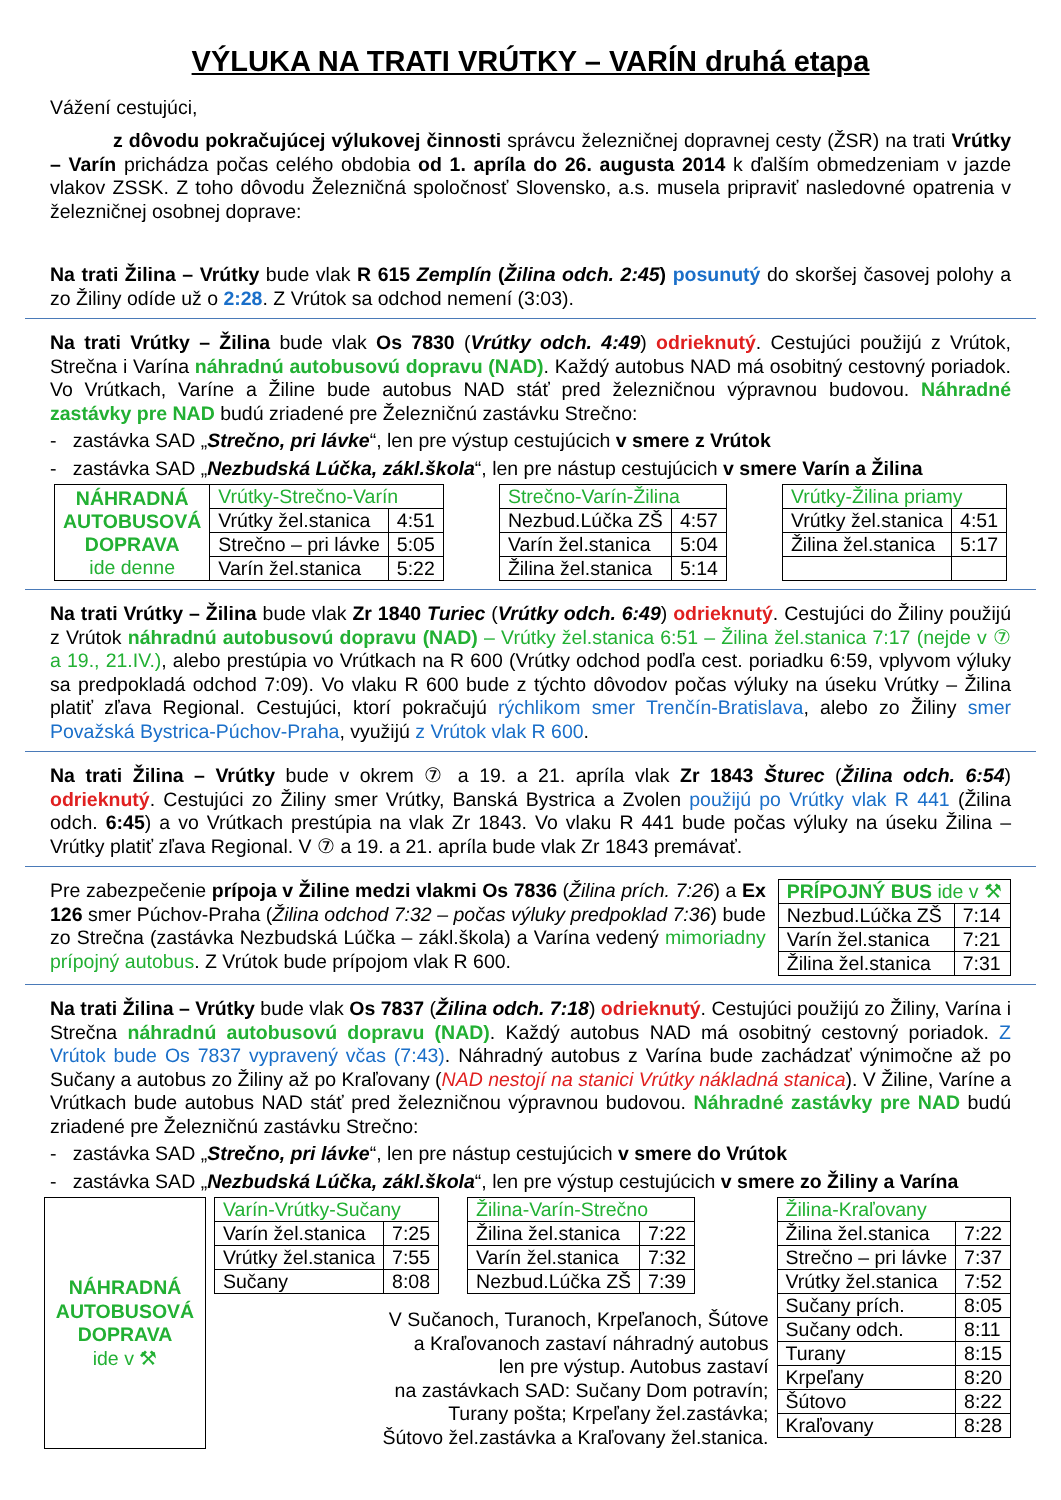VÝLUKA NA TRATI VRÚTKY – VARÍN druhá etapa
Vážení cestujúci,
z dôvodu pokračujúcej výlukovej činnosti správcu železničnej dopravnej cesty (ŽSR) na trati Vrútky – Varín prichádza počas celého obdobia od 1. apríla do 26. augusta 2014 k ďalším obmedzeniam v jazde vlakov ZSSK. Z toho dôvodu Železničná spoločnosť Slovensko, a.s. musela pripraviť nasledovné opatrenia v železničnej osobnej doprave:
Na trati Žilina – Vrútky bude vlak R 615 Zemplín (Žilina odch. 2:45) posunutý do skoršej časovej polohy a zo Žiliny odíde už o 2:28. Z Vrútok sa odchod nemení (3:03).
Na trati Vrútky – Žilina bude vlak Os 7830 (Vrútky odch. 4:49) odrieknutý. Cestujúci použijú z Vrútok, Strečna i Varína náhradnú autobusovú dopravu (NAD). Každý autobus NAD má osobitný cestovný poriadok. Vo Vrútkach, Varíne a Žiline bude autobus NAD stáť pred železničnou výpravnou budovou. Náhradné zastávky pre NAD budú zriadené pre Železničnú zastávku Strečno:
- zastávka SAD „Strečno, pri lávke“, len pre výstup cestujúcich v smere z Vrútok
- zastávka SAD „Nezbudská Lúčka, zákl.škola“, len pre nástup cestujúcich v smere Varín a Žilina
| NÁHRADNÁ AUTOBUSOVÁ DOPRAVA ide denne | Vrútky-Strečno-Varín | |
| | Vrútky žel.stanica | 4:51 |
| | Strečno – pri lávke | 5:05 |
| | Varín žel.stanica | 5:22 |
| Strečno-Varín-Žilina | |
| Nezbud.Lúčka ZŠ | 4:57 |
| Varín žel.stanica | 5:04 |
| Žilina žel.stanica | 5:14 |
| Vrútky-Žilina priamy | |
| Vrútky žel.stanica | 4:51 |
| Žilina žel.stanica | 5:17 |
Na trati Vrútky – Žilina bude vlak Zr 1840 Turiec (Vrútky odch. 6:49) odrieknutý. Cestujúci do Žiliny použijú z Vrútok náhradnú autobusovú dopravu (NAD) – Vrútky žel.stanica 6:51 – Žilina žel.stanica 7:17 (nejde v ⑦ a 19., 21.IV.), alebo prestúpia vo Vrútkach na R 600 (Vrútky odchod podľa cest. poriadku 6:59, vplyvom výluky sa predpokladá odchod 7:09). Vo vlaku R 600 bude z týchto dôvodov počas výluky na úseku Vrútky – Žilina platiť zľava Regional. Cestujúci, ktorí pokračujú rýchlikom smer Trenčín-Bratislava, alebo zo Žiliny smer Považská Bystrica-Púchov-Praha, využijú z Vrútok vlak R 600.
Na trati Žilina – Vrútky bude v okrem ⑦ a 19. a 21. apríla vlak Zr 1843 Šturec (Žilina odch. 6:54) odrieknutý. Cestujúci zo Žiliny smer Vrútky, Banská Bystrica a Zvolen použijú po Vrútky vlak R 441 (Žilina odch. 6:45) a vo Vrútkach prestúpia na vlak Zr 1843. Vo vlaku R 441 bude počas výluky na úseku Žilina – Vrútky platiť zľava Regional. V ⑦ a 19. a 21. apríla bude vlak Zr 1843 premávať.
Pre zabezpečenie prípoja v Žiline medzi vlakmi Os 7836 (Žilina prích. 7:26) a Ex 126 smer Púchov-Praha (Žilina odchod 7:32 – počas výluky predpoklad 7:36) bude zo Strečna (zastávka Nezbudská Lúčka – zákl.škola) a Varína vedený mimoriadny prípojný autobus. Z Vrútok bude prípojom vlak R 600.
| PRÍPOJNÝ BUS ide v ⚒ | |
| Nezbud.Lúčka ZŠ | 7:14 |
| Varín žel.stanica | 7:21 |
| Žilina žel.stanica | 7:31 |
Na trati Žilina – Vrútky bude vlak Os 7837 (Žilina odch. 7:18) odrieknutý. Cestujúci použijú zo Žiliny, Varína i Strečna náhradnú autobusovú dopravu (NAD). Každý autobus NAD má osobitný cestovný poriadok. Z Vrútok bude Os 7837 vypravený včas (7:43). Náhradný autobus z Varína bude zachádzať výnimočne až po Sučany a autobus zo Žiliny až po Kraľovany (NAD nestojí na stanici Vrútky nákladná stanica). V Žiline, Varíne a Vrútkach bude autobus NAD stáť pred železničnou výpravnou budovou. Náhradné zastávky pre NAD budú zriadené pre Železničnú zastávku Strečno:
- zastávka SAD „Strečno, pri lávke“, len pre nástup cestujúcich v smere do Vrútok
- zastávka SAD „Nezbudská Lúčka, zákl.škola“, len pre výstup cestujúcich v smere zo Žiliny a Varína
NÁHRADNÁ
AUTOBUSOVÁ
DOPRAVA
ide v ⚒
| Varín-Vrútky-Sučany | |
| Varín žel.stanica | 7:25 |
| Vrútky žel.stanica | 7:55 |
| Sučany | 8:08 |
| Žilina-Varín-Strečno | |
| Žilina žel.stanica | 7:22 |
| Varín žel.stanica | 7:32 |
| Nezbud.Lúčka ZŠ | 7:39 |
V Sučanoch, Turanoch, Krpeľanoch, Šútove
a Kraľovanoch zastaví náhradný autobus
len pre výstup. Autobus zastaví
na zastávkach SAD: Sučany Dom potravín;
Turany pošta; Krpeľany žel.zastávka;
Šútovo žel.zastávka a Kraľovany žel.stanica.
| Žilina-Kraľovany | |
| Žilina žel.stanica | 7:22 |
| Strečno – pri lávke | 7:37 |
| Vrútky žel.stanica | 7:52 |
| Sučany prích. | 8:05 |
| Sučany odch. | 8:11 |
| Turany | 8:15 |
| Krpeľany | 8:20 |
| Šútovo | 8:22 |
| Kraľovany | 8:28 |